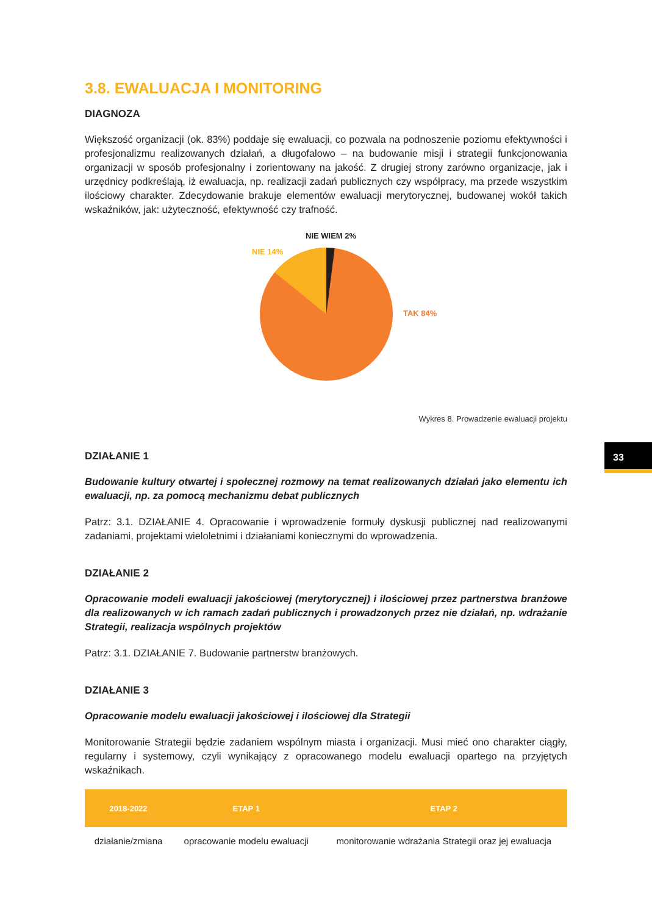3.8. EWALUACJA I MONITORING
DIAGNOZA
Większość organizacji (ok. 83%) poddaje się ewaluacji, co pozwala na podnoszenie poziomu efektywności i profesjonalizmu realizowanych działań, a długofalowo – na budowanie misji i strategii funkcjonowania organizacji w sposób profesjonalny i zorientowany na jakość. Z drugiej strony zarówno organizacje, jak i urzędnicy podkreślają, iż ewaluacja, np. realizacji zadań publicznych czy współpracy, ma przede wszystkim ilościowy charakter. Zdecydowanie brakuje elementów ewaluacji merytorycznej, budowanej wokół takich wskaźników, jak: użyteczność, efektywność czy trafność.
NIE WIEM 2%
NIE 14%
TAK 84%
Wykres 8. Prowadzenie ewaluacji projektu
DZIAŁANIE 1
Budowanie kultury otwartej i społecznej rozmowy na temat realizowanych działań jako elementu ich ewaluacji, np. za pomocą mechanizmu debat publicznych
Patrz: 3.1. DZIAŁANIE 4. Opracowanie i wprowadzenie formuły dyskusji publicznej nad realizowanymi zadaniami, projektami wieloletnimi i działaniami koniecznymi do wprowadzenia.
DZIAŁANIE 2
Opracowanie modeli ewaluacji jakościowej (merytorycznej) i ilościowej przez partnerstwa branżowe dla realizowanych w ich ramach zadań publicznych i prowadzonych przez nie działań, np. wdrażanie Strategii, realizacja wspólnych projektów
Patrz: 3.1. DZIAŁANIE 7. Budowanie partnerstw branżowych.
DZIAŁANIE 3
Opracowanie modelu ewaluacji jakościowej i ilościowej dla Strategii
Monitorowanie Strategii będzie zadaniem wspólnym miasta i organizacji. Musi mieć ono charakter ciągły, regularny i systemowy, czyli wynikający z opracowanego modelu ewaluacji opartego na przyjętych wskaźnikach.
| 2018-2022 | ETAP 1 | ETAP 2 |
| --- | --- | --- |
| działanie/zmiana | opracowanie modelu ewaluacji | monitorowanie wdrażania Strategii oraz jej ewaluacja |
33